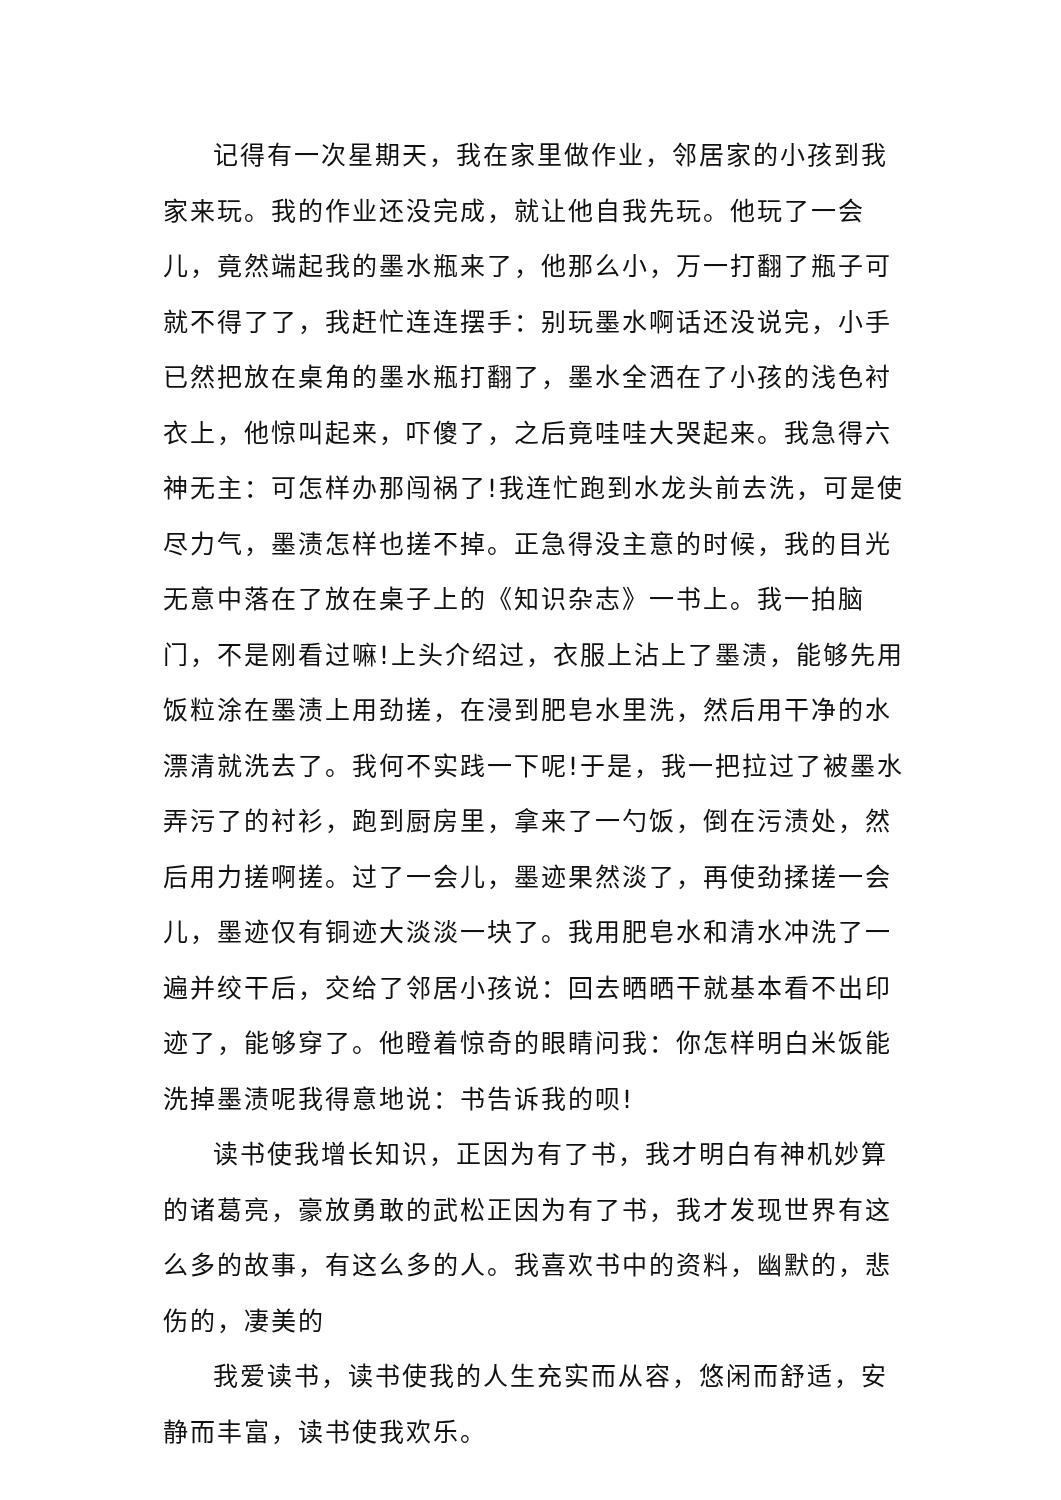记得有一次星期天，我在家里做作业，邻居家的小孩到我家来玩。我的作业还没完成，就让他自我先玩。他玩了一会儿，竟然端起我的墨水瓶来了，他那么小，万一打翻了瓶子可就不得了了，我赶忙连连摆手：别玩墨水啊话还没说完，小手已然把放在桌角的墨水瓶打翻了，墨水全洒在了小孩的浅色衬衣上，他惊叫起来，吓傻了，之后竟哇哇大哭起来。我急得六神无主：可怎样办那闯祸了!我连忙跑到水龙头前去洗，可是使尽力气，墨渍怎样也搓不掉。正急得没主意的时候，我的目光无意中落在了放在桌子上的《知识杂志》一书上。我一拍脑门，不是刚看过嘛!上头介绍过，衣服上沾上了墨渍，能够先用饭粒涂在墨渍上用劲搓，在浸到肥皂水里洗，然后用干净的水漂清就洗去了。我何不实践一下呢!于是，我一把拉过了被墨水弄污了的衬衫，跑到厨房里，拿来了一勺饭，倒在污渍处，然后用力搓啊搓。过了一会儿，墨迹果然淡了，再使劲揉搓一会儿，墨迹仅有铜迹大淡淡一块了。我用肥皂水和清水冲洗了一遍并绞干后，交给了邻居小孩说：回去晒晒干就基本看不出印迹了，能够穿了。他瞪着惊奇的眼睛问我：你怎样明白米饭能洗掉墨渍呢我得意地说：书告诉我的呗!
读书使我增长知识，正因为有了书，我才明白有神机妙算的诸葛亮，豪放勇敢的武松正因为有了书，我才发现世界有这么多的故事，有这么多的人。我喜欢书中的资料，幽默的，悲伤的，凄美的
我爱读书，读书使我的人生充实而从容，悠闲而舒适，安静而丰富，读书使我欢乐。